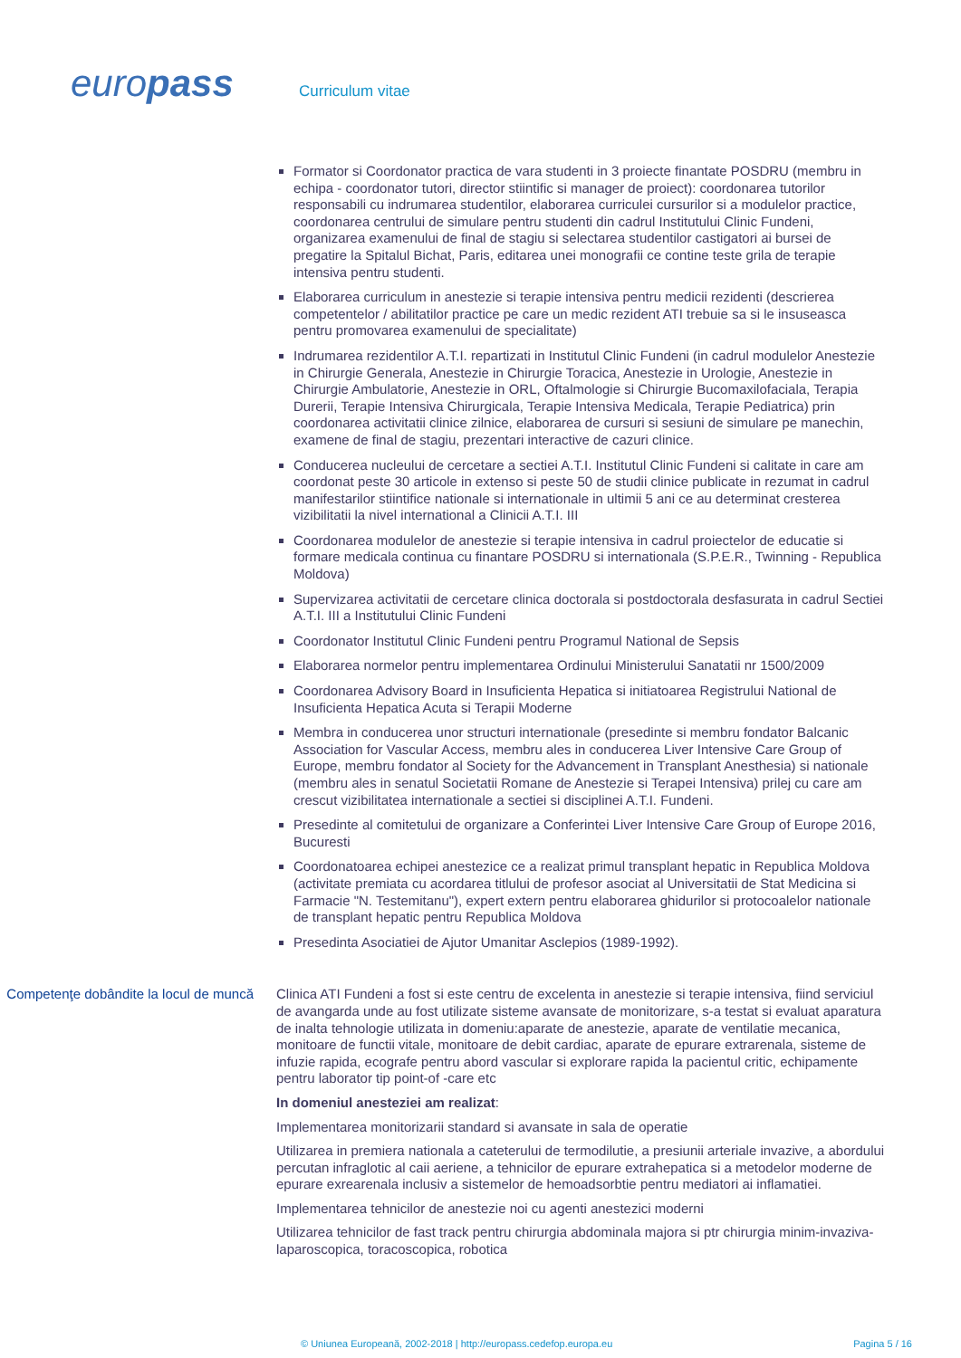europass Curriculum vitae
Formator si Coordonator practica de vara studenti in 3 proiecte finantate POSDRU (membru in echipa - coordonator tutori, director stiintific si manager de proiect): coordonarea tutorilor responsabili cu indrumarea studentilor, elaborarea curriculei cursurilor si a modulelor practice, coordonarea centrului de simulare pentru studenti din cadrul Institutului Clinic Fundeni, organizarea examenului de final de stagiu si selectarea studentilor castigatori ai bursei de pregatire la Spitalul Bichat, Paris, editarea unei monografii ce contine teste grila de terapie intensiva pentru studenti.
Elaborarea curriculum in anestezie si terapie intensiva pentru medicii rezidenti (descrierea competentelor / abilitatilor practice pe care un medic rezident ATI trebuie sa si le insuseasca pentru promovarea examenului de specialitate)
Indrumarea rezidentilor A.T.I. repartizati in Institutul Clinic Fundeni (in cadrul modulelor Anestezie in Chirurgie Generala, Anestezie in Chirurgie Toracica, Anestezie in Urologie, Anestezie in Chirurgie Ambulatorie, Anestezie in ORL, Oftalmologie si Chirurgie Bucomaxilofaciala, Terapia Durerii, Terapie Intensiva Chirurgicala, Terapie Intensiva Medicala, Terapie Pediatrica) prin coordonarea activitatii clinice zilnice, elaborarea de cursuri si sesiuni de simulare pe manechin, examene de final de stagiu, prezentari interactive de cazuri clinice.
Conducerea nucleului de cercetare a sectiei A.T.I. Institutul Clinic Fundeni si calitate in care am coordonat peste 30 articole in extenso si peste 50 de studii clinice publicate in rezumat in cadrul manifestarilor stiintifice nationale si internationale in ultimii 5 ani ce au determinat cresterea vizibilitatii la nivel international a Clinicii A.T.I. III
Coordonarea modulelor de anestezie si terapie intensiva in cadrul proiectelor de educatie si formare medicala continua cu finantare POSDRU si internationala (S.P.E.R., Twinning - Republica Moldova)
Supervizarea activitatii de cercetare clinica doctorala si postdoctorala desfasurata in cadrul Sectiei A.T.I. III a Institutului Clinic Fundeni
Coordonator Institutul Clinic Fundeni pentru Programul National de Sepsis
Elaborarea normelor pentru implementarea Ordinului Ministerului Sanatatii nr 1500/2009
Coordonarea Advisory Board in Insuficienta Hepatica si initiatoarea Registrului National de Insuficienta Hepatica Acuta si Terapii Moderne
Membra in conducerea unor structuri internationale (presedinte si membru fondator Balcanic Association for Vascular Access, membru ales in conducerea Liver Intensive Care Group of Europe, membru fondator al Society for the Advancement in Transplant Anesthesia) si nationale (membru ales in senatul Societatii Romane de Anestezie si Terapei Intensiva) prilej cu care am crescut vizibilitatea internationale a sectiei si disciplinei A.T.I. Fundeni.
Presedinte al comitetului de organizare a Conferintei Liver Intensive Care Group of Europe 2016, Bucuresti
Coordonatoarea echipei anestezice ce a realizat primul transplant hepatic in Republica Moldova (activitate premiata cu acordarea titlului de profesor asociat al Universitatii de Stat Medicina si Farmacie "N. Testemitanu"), expert extern pentru elaborarea ghidurilor si protocoalelor nationale de transplant hepatic pentru Republica Moldova
Presedinta Asociatiei de Ajutor Umanitar Asclepios (1989-1992).
Competenţe dobândite la locul de muncă
Clinica ATI Fundeni a fost si este centru de excelenta in anestezie si terapie intensiva, fiind serviciul de avangarda unde au fost utilizate sisteme avansate de monitorizare, s-a testat si evaluat aparatura de inalta tehnologie utilizata in domeniu:aparate de anestezie, aparate de ventilatie mecanica, monitoare de functii vitale, monitoare de debit cardiac, aparate de epurare extrarenala, sisteme de infuzie rapida, ecografe pentru abord vascular si explorare rapida la pacientul critic, echipamente pentru laborator tip point-of -care etc
In domeniul anesteziei am realizat:
Implementarea monitorizarii standard si avansate in sala de operatie
Utilizarea in premiera nationala a cateterului de termodilutie, a presiunii arteriale invazive, a abordului percutan infraglotic al caii aeriene, a tehnicilor de epurare extrahepatica si a metodelor moderne de epurare exrearenala inclusiv a sistemelor de hemoadsorbtie pentru mediatori ai inflamatiei.
Implementarea tehnicilor de anestezie noi cu agenti anestezici moderni
Utilizarea tehnicilor de fast track pentru chirurgia abdominala majora si ptr chirurgia minim-invaziva-laparoscopica, toracoscopica, robotica
© Uniunea Europeană, 2002-2018 | http://europass.cedefop.europa.eu Pagina 5 / 16